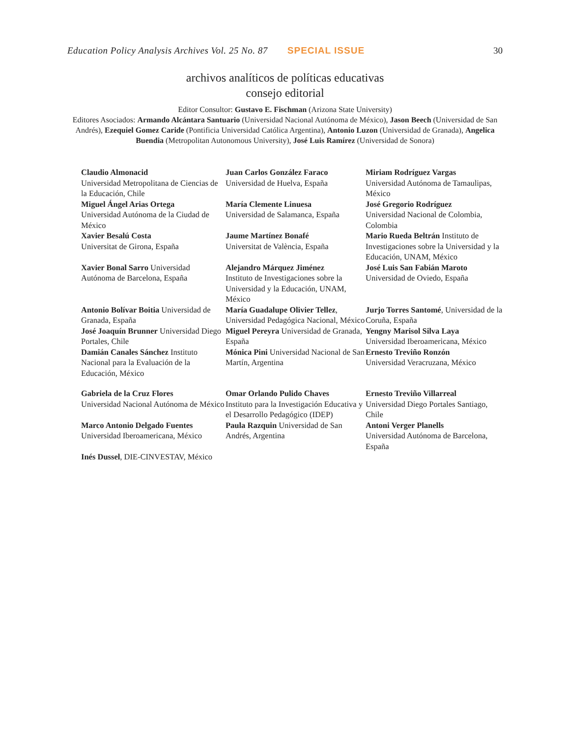Education Policy Analysis Archives Vol. 25 No. 87 SPECIAL ISSUE 30
archivos analíticos de políticas educativas
consejo editorial
Editor Consultor: Gustavo E. Fischman (Arizona State University)
Editores Asociados: Armando Alcántara Santuario (Universidad Nacional Autónoma de México), Jason Beech (Universidad de San Andrés), Ezequiel Gomez Caride (Pontificia Universidad Católica Argentina), Antonio Luzon (Universidad de Granada), Angelica Buendia (Metropolitan Autonomous University), José Luis Ramírez (Universidad de Sonora)
| Claudio Almonacid Universidad Metropolitana de Ciencias de la Educación, Chile | Juan Carlos González Faraco Universidad de Huelva, España | Miriam Rodríguez Vargas Universidad Autónoma de Tamaulipas, México |
| Miguel Ángel Arias Ortega Universidad Autónoma de la Ciudad de México | María Clemente Linuesa Universidad de Salamanca, España | José Gregorio Rodríguez Universidad Nacional de Colombia, Colombia |
| Xavier Besalú Costa Universitat de Girona, España | Jaume Martínez Bonafé Universitat de València, España | Mario Rueda Beltrán Instituto de Investigaciones sobre la Universidad y la Educación, UNAM, México |
| Xavier Bonal Sarro Universidad Autónoma de Barcelona, España | Alejandro Márquez Jiménez Instituto de Investigaciones sobre la Universidad y la Educación, UNAM, México | José Luis San Fabián Maroto Universidad de Oviedo, España |
| Antonio Bolívar Boitia Universidad de Granada, España | María Guadalupe Olivier Tellez , Universidad Pedagógica Nacional, México | Jurjo Torres Santomé , Universidad de la Coruña, España |
| José Joaquín Brunner Universidad Diego Portales, Chile | Miguel Pereyra Universidad de Granada, España | Yengny Marisol Silva Laya Universidad Iberoamericana, México |
| Damián Canales Sánchez Instituto Nacional para la Evaluación de la Educación, México | Mónica Pini Universidad Nacional de San Martín, Argentina | Ernesto Treviño Ronzón Universidad Veracruzana, México |
| Gabriela de la Cruz Flores Universidad Nacional Autónoma de México | Omar Orlando Pulido Chaves Instituto para la Investigación Educativa y el Desarrollo Pedagógico (IDEP) | Ernesto Treviño Villarreal Universidad Diego Portales Santiago, Chile |
| Marco Antonio Delgado Fuentes Universidad Iberoamericana, México | Paula Razquin Universidad de San Andrés, Argentina | Antoni Verger Planells Universidad Autónoma de Barcelona, España |
| Inés Dussel , DIE-CINVESTAV, México | | |